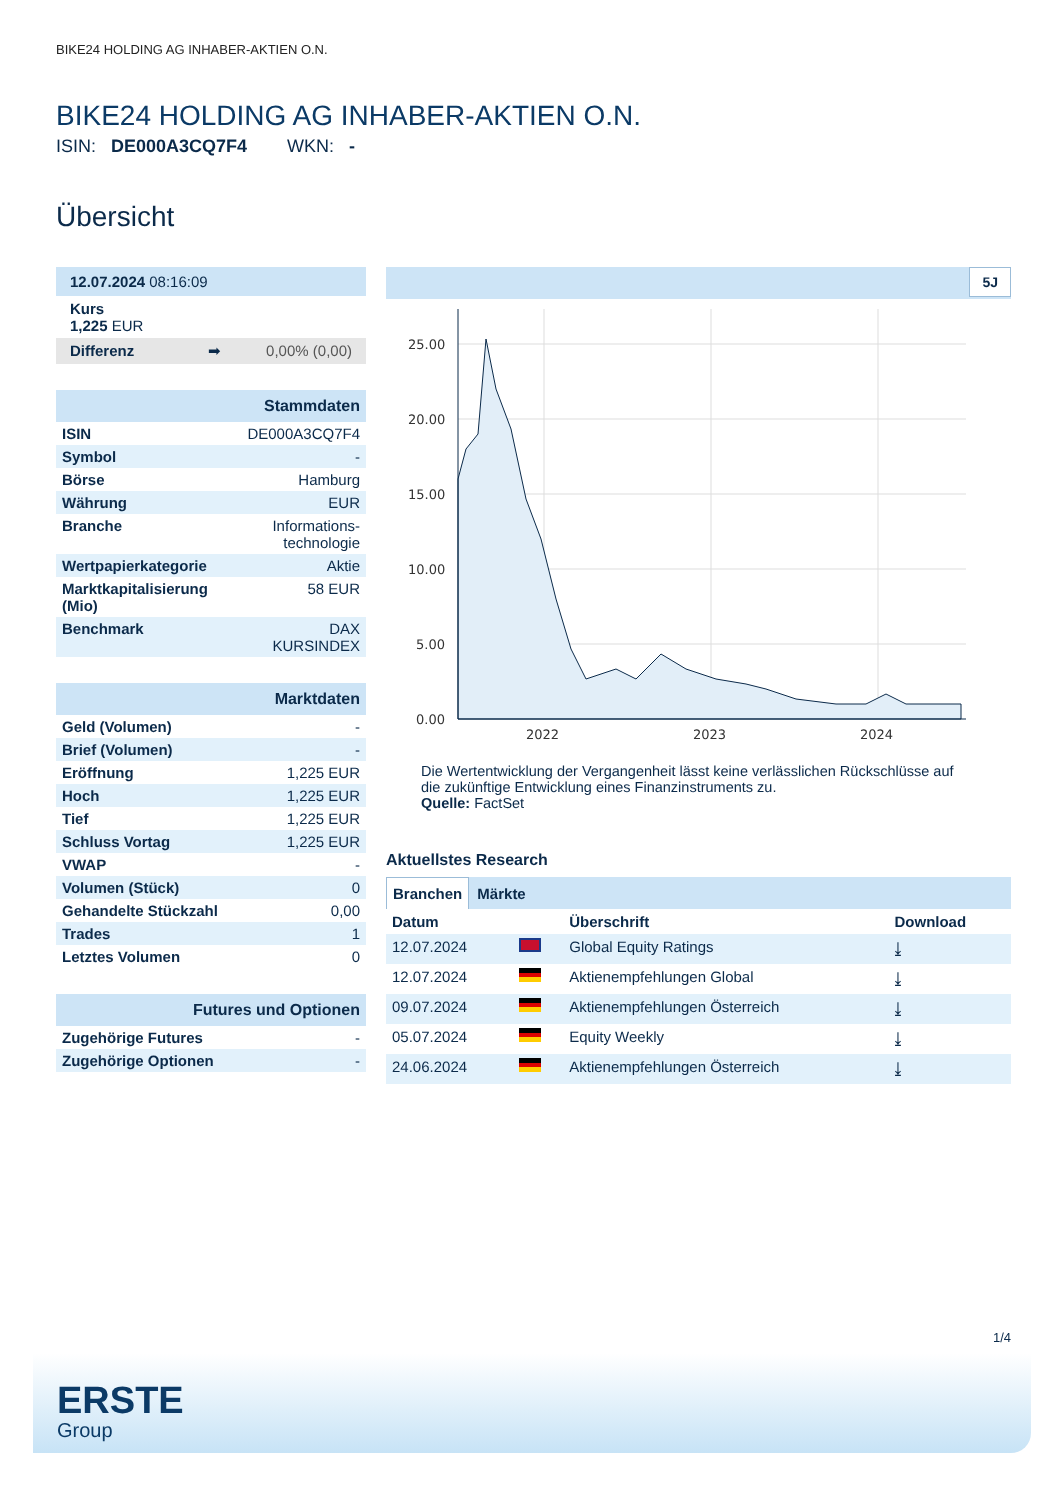BIKE24 HOLDING AG INHABER-AKTIEN O.N.
BIKE24 HOLDING AG INHABER-AKTIEN O.N.
ISIN: DE000A3CQ7F4 WKN: -
Übersicht
| 12.07.2024 08:16:09 |
| Kurs 1,225 EUR |
| Differenz ➡ 0,00% (0,00) |
| Stammdaten | |
| ISIN | DE000A3CQ7F4 |
| Symbol | - |
| Börse | Hamburg |
| Währung | EUR |
| Branche | Informations- technologie |
| Wertpapierkategorie | Aktie |
| Marktkapitalisierung (Mio) | 58 EUR |
| Benchmark | DAX KURSINDEX |
| Marktdaten | |
| Geld (Volumen) | - |
| Brief (Volumen) | - |
| Eröffnung | 1,225 EUR |
| Hoch | 1,225 EUR |
| Tief | 1,225 EUR |
| Schluss Vortag | 1,225 EUR |
| VWAP | - |
| Volumen (Stück) | 0 |
| Gehandelte Stückzahl | 0,00 |
| Trades | 1 |
| Letztes Volumen | 0 |
| Futures und Optionen | |
| Zugehörige Futures | - |
| Zugehörige Optionen | - |
5J
25.00
20.00
15.00
10.00
5.00
0.00
2022
2023
2024
Die Wertentwicklung der Vergangenheit lässt keine verlässlichen Rückschlüsse auf die zukünftige Entwicklung eines Finanzinstruments zu.
Quelle: FactSet
Aktuellstes Research
Branchen Märkte
| Datum | | Überschrift | Download |
| --- | --- | --- | --- |
| 12.07.2024 | | Global Equity Ratings | ⤓ |
| 12.07.2024 | | Aktienempfehlungen Global | ⤓ |
| 09.07.2024 | | Aktienempfehlungen Österreich | ⤓ |
| 05.07.2024 | | Equity Weekly | ⤓ |
| 24.06.2024 | | Aktienempfehlungen Österreich | ⤓ |
1/4
ERSTE
Group